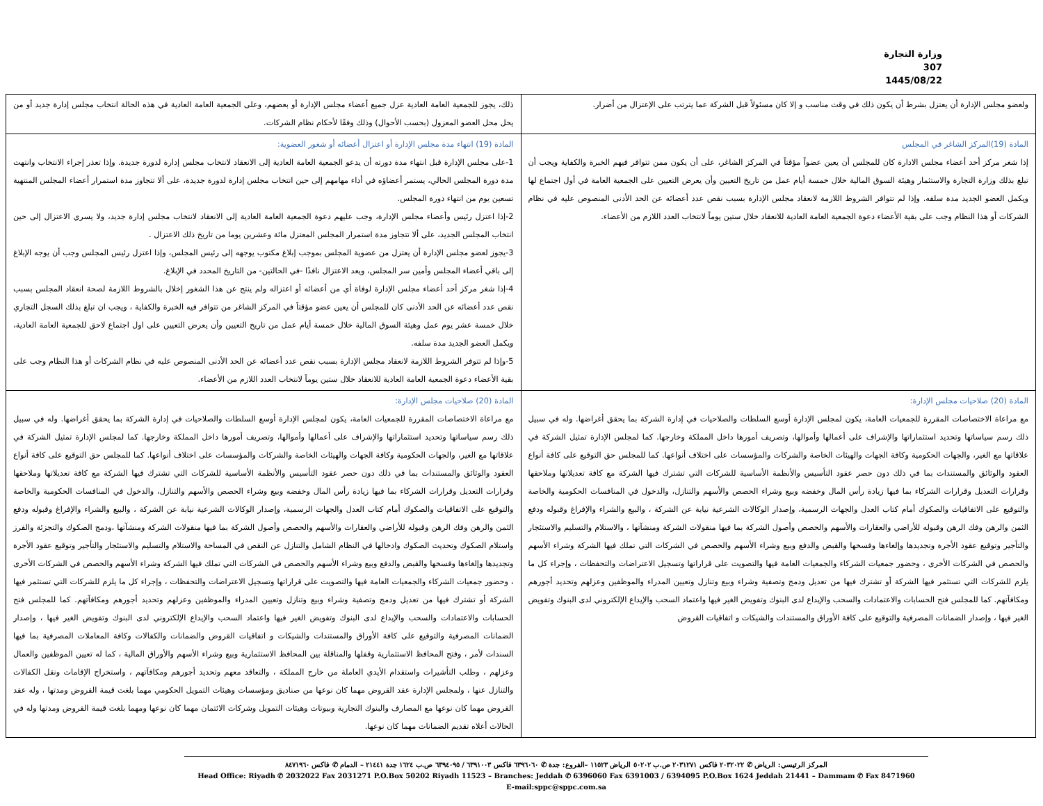وزارة التجارة
307
1445/08/22
| ولعضو مجلس الإدارة أن يعتزل بشرط أن يكون ذلك في وقت مناسب و إلا كان مسئولاً قبل الشركة عما يترتب على الإعتزال من أضرار. | ذلك، يجوز للجمعية العامة العادية عزل جميع أعضاء مجلس الإدارة أو بعضهم، وعلى الجمعية العامة العادية في هذه الحالة انتخاب مجلس إدارة جديد أو من يحل محل العضو المعزول (بحسب الأحوال) وذلك وفقًا لأحكام نظام الشركات. |
| المادة (19)المركز الشاغر في المجلس إذا شغر مركز أحد أعضاء مجلس الادارة كان للمجلس أن يعين عضواً مؤقتاً في المركز الشاغر، على أن يكون ممن تتوافر فيهم الخبرة والكفاية ويجب أن تبلغ بذلك وزارة التجارة والاستثمار وهيئة السوق المالية خلال خمسة أيام عمل من تاريخ التعيين وأن يعرض التعيين على الجمعية العامة في أول اجتماع لها ويكمل العضو الجديد مدة سلفه. وإذا لم تتوافر الشروط اللازمة لانعقاد مجلس الإدارة بسبب نقص عدد أعضائه عن الحد الأدنى المنصوص عليه في نظام الشركات أو هذا النظام وجب على بقية الأعضاء دعوة الجمعية العامة العادية للانعقاد خلال ستين يوماً لانتخاب العدد اللازم من الأعضاء. | المادة (19) انتهاء مدة مجلس الإدارة أو اعتزال أعضائه أو شغور العضوية: 1-على مجلس الإدارة قبل انتهاء مدة دورته أن يدعو الجمعية العامة العادية إلى الانعقاد لانتخاب مجلس إدارة لدورة جديدة. وإذا تعذر إجراء الانتخاب وانتهت مدة دورة المجلس الحالي، يستمر أعضاؤه في أداء مهامهم إلى حين انتخاب مجلس إدارة لدورة جديدة، على ألا تتجاوز مدة استمرار أعضاء المجلس المنتهية تسعين يوم من انتهاء دورة المجلس. 2-إذا اعتزل رئيس وأعضاء مجلس الإدارة، وجب عليهم دعوة الجمعية العامة العادية إلى الانعقاد لانتخاب مجلس إدارة جديد، ولا يسري الاعتزال إلى حين انتخاب المجلس الجديد، على ألا تتجاوز مدة استمرار المجلس المعتزل مائة وعشرين يوما من تاريخ ذلك الاعتزال . 3-يجوز لعضو مجلس الإدارة أن يعتزل من عضوية المجلس بموجب إبلاغ مكتوب يوجهه إلى رئيس المجلس، وإذا اعتزل رئيس المجلس وجب أن يوجه الإبلاغ إلى باقي أعضاء المجلس وأمين سر المجلس، ويعد الاعتزال نافذًا -في الحالتين- من التاريخ المحدد في الإبلاغ. 4-إذا شغر مركز أحد أعضاء مجلس الإدارة لوفاة أي من أعضائه أو اعتزاله ولم ينتج عن هذا الشغور إخلال بالشروط اللازمة لصحة انعقاد المجلس بسبب نقص عدد أعضائه عن الحد الأدنى كان للمجلس أن يعين عضو مؤقتاً في المركز الشاغر من تتوافر فيه الخبرة والكفاية ، ويجب ان تبلغ بذلك السجل التجاري خلال خمسة عشر يوم عمل وهيئة السوق المالية خلال خمسة أيام عمل من تاريخ التعيين وأن يعرض التعيين على اول اجتماع لاحق للجمعية العامة العادية، ويكمل العضو الجديد مدة سلفه. 5-وإذا لم تتوفر الشروط اللازمة لانعقاد مجلس الإدارة بسبب نقص عدد أعضائه عن الحد الأدنى المنصوص عليه في نظام الشركات أو هذا النظام وجب على بقية الأعضاء دعوة الجمعية العامة العادية للانعقاد خلال ستين يوماً لانتخاب العدد اللازم من الأعضاء. |
| المادة (20) صلاحيات مجلس الإدارة: مع مراعاة الاختصاصات المقررة للجمعيات العامة، يكون لمجلس الإدارة أوسع السلطات والصلاحيات في إدارة الشركة بما يحقق أغراضها. وله في سبيل ذلك رسم سياساتها وتحديد استثماراتها والإشراف على أعمالها وأموالها، وتصريف أمورها داخل المملكة وخارجها. كما لمجلس الإدارة تمثيل الشركة في علاقاتها مع الغير، والجهات الحكومية وكافة الجهات والهيئات الخاصة والشركات والمؤسسات على اختلاف أنواعها. كما للمجلس حق التوقيع على كافة أنواع العقود والوثائق والمستندات بما في ذلك دون حصر عقود التأسيس والأنظمة الأساسية للشركات التي تشترك فيها الشركة مع كافة تعديلاتها وملاحقها وقرارات التعديل وقرارات الشركاء بما فيها زيادة رأس المال وخفضه وبيع وشراء الحصص والأسهم والتنازل، والدخول في المنافسات الحكومية والخاصة والتوقيع على الاتفاقيات والصكوك أمام كتاب العدل والجهات الرسمية، وإصدار الوكالات الشرعية نيابة عن الشركة ، والبيع والشراء والإفراغ وقبوله ودفع الثمن والرهن وفك الرهن وقبوله للأراضي والعقارات والأسهم والحصص وأصول الشركة بما فيها منقولات الشركة ومنشآتها ، والاستلام والتسليم والاستئجار والتأجير وتوقيع عقود الأجرة وتجديدها وإلغاءها وفسخها والقبض والدفع وبيع وشراء الأسهم والحصص في الشركات التي تملك فيها الشركة وشراء الأسهم والحصص في الشركات الأخرى ، وحضور جمعيات الشركاء والجمعيات العامة فيها والتصويت على قراراتها وتسجيل الاعتراضات والتحفظات ، وإجراء كل ما يلزم للشركات التي تستثمر فيها الشركة أو تشترك فيها من تعديل ودمج وتصفية وشراء وبيع وتنازل وتعيين المدراء والموظفين وعزلهم وتحديد أجورهم ومكافآتهم. كما للمجلس فتح الحسابات والاعتمادات والسحب والإيداع لدى البنوك وتفويض الغير فيها واعتماد السحب والإيداع الإلكتروني لدى البنوك وتفويض الغير فيها ، وإصدار الضمانات المصرفية والتوقيع على كافة الأوراق والمستندات والشيكات و اتفاقيات القروض | المادة (20) صلاحيات مجلس الإدارة: مع مراعاة الاختصاصات المقررة للجمعيات العامة، يكون لمجلس الإدارة أوسع السلطات والصلاحيات في إدارة الشركة بما يحقق أغراضها. وله في سبيل ذلك رسم سياساتها وتحديد استثماراتها والإشراف على أعمالها وأموالها، وتصريف أمورها داخل المملكة وخارجها. كما لمجلس الإدارة تمثيل الشركة في علاقاتها مع الغير، والجهات الحكومية وكافة الجهات والهيئات الخاصة والشركات والمؤسسات على اختلاف أنواعها. كما للمجلس حق التوقيع على كافة أنواع العقود والوثائق والمستندات بما في ذلك دون حصر عقود التأسيس والأنظمة الأساسية للشركات التي تشترك فيها الشركة مع كافة تعديلاتها وملاحقها وقرارات التعديل وقرارات الشركاء بما فيها زيادة رأس المال وخفضه وبيع وشراء الحصص والأسهم والتنازل، والدخول في المنافسات الحكومية والخاصة والتوقيع على الاتفاقيات والصكوك أمام كتاب العدل والجهات الرسمية، وإصدار الوكالات الشرعية نيابة عن الشركة ، والبيع والشراء والإفراغ وقبوله ودفع الثمن والرهن وفك الرهن وقبوله للأراضي والعقارات والأسهم والحصص وأصول الشركة بما فيها منقولات الشركة ومنشآتها ،ودمج الصكوك والتجزئة والفرز واستلام الصكوك وتحديث الصكوك وادخالها في النظام الشامل والتنازل عن النقص في المساحة والاستلام والتسليم والاستئجار والتأجير وتوقيع عقود الأجرة وتجديدها وإلغاءها وفسخها والقبض والدفع وبيع وشراء الأسهم والحصص في الشركات التي تملك فيها الشركة وشراء الأسهم والحصص في الشركات الأخرى ، وحضور جمعيات الشركاء والجمعيات العامة فيها والتصويت على قراراتها وتسجيل الاعتراضات والتحفظات ، وإجراء كل ما يلزم للشركات التي تستثمر فيها الشركة أو تشترك فيها من تعديل ودمج وتصفية وشراء وبيع وتنازل وتعيين المدراء والموظفين وعزلهم وتحديد أجورهم ومكافآتهم. كما للمجلس فتح الحسابات والاعتمادات والسحب والإيداع لدى البنوك وتفويض الغير فيها واعتماد السحب والإيداع الإلكتروني لدى البنوك وتفويض الغير فيها ، وإصدار الضمانات المصرفية والتوقيع على كافة الأوراق والمستندات والشيكات و اتفاقيات القروض والضمانات والكفالات وكافة المعاملات المصرفية بما فيها السندات لأمر ، وفتح المحافظ الاستثمارية وقفلها والمناقلة بين المحافظ الاستثمارية وبيع وشراء الأسهم والأوراق المالية ، كما له تعيين الموظفين والعمال وعزلهم ، وطلب التأشيرات واستقدام الأيدي العاملة من خارج المملكة ، والتعاقد معهم وتحديد أجورهم ومكافآتهم ، واستخراج الإقامات ونقل الكفالات والتنازل عنها ، ولمجلس الإدارة عقد القروض مهما كان نوعها من صناديق ومؤسسات وهيئات التمويل الحكومي مهما بلغت قيمة القروض ومدتها ، وله عقد القروض مهما كان نوعها مع المصارف والبنوك التجارية وبيوتات وهيئات التمويل وشركات الائتمان مهما كان نوعها ومهما بلغت قيمة القروض ومدتها وله في الحالات أعلاه تقديم الضمانات مهما كان نوعها. |
المركز الرئيسي: الرياض ✆ ٢٠٣٢٠٢٢ فاكس ٢٠٣١٢٧١ ص.ب ٥٠٢٠٢ الرياض ١١٥٢٣ –الفروع: جدة ✆ ٦٣٩٦٠٦٠ فاكس ٦٣٩١٠٠٣ / ٦٣٩٤٠٩٥ ص.ب ١٦٢٤ جدة ٢١٤٤١ – الدمام ✆ فاكس ٨٤٧١٩٦٠
Head Office: Riyadh ✆ 2032022 Fax 2031271 P.O.Box 50202 Riyadh 11523 – Branches: Jeddah ✆ 6396060 Fax 6391003 / 6394095 P.O.Box 1624 Jeddah 21441 – Dammam ✆ Fax 8471960
E-mail:sppc@sppc.com.sa